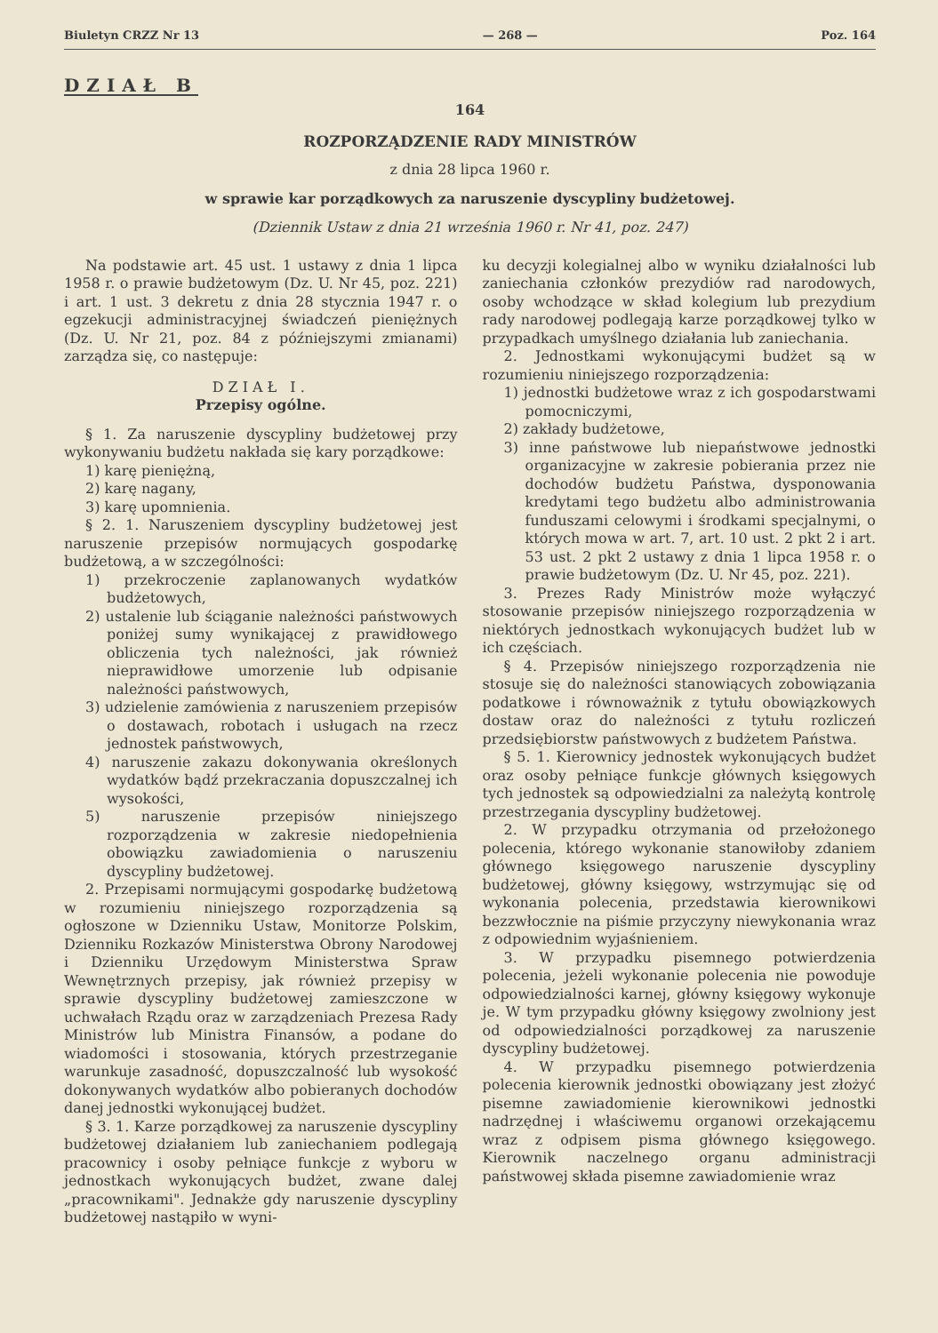Biuletyn CRZZ Nr 13 — 268 — Poz. 164
DZIAŁ B
164
ROZPORZĄDZENIE RADY MINISTRÓW
z dnia 28 lipca 1960 r.
w sprawie kar porządkowych za naruszenie dyscypliny budżetowej.
(Dziennik Ustaw z dnia 21 września 1960 r. Nr 41, poz. 247)
Na podstawie art. 45 ust. 1 ustawy z dnia 1 lipca 1958 r. o prawie budżetowym (Dz. U. Nr 45, poz. 221) i art. 1 ust. 3 dekretu z dnia 28 stycznia 1947 r. o egzekucji administracyjnej świadczeń pieniężnych (Dz. U. Nr 21, poz. 84 z późniejszymi zmianami) zarządza się, co następuje:
DZIAŁ I.
Przepisy ogólne.
§ 1. Za naruszenie dyscypliny budżetowej przy wykonywaniu budżetu nakłada się kary porządkowe:
1) karę pieniężną,
2) karę nagany,
3) karę upomnienia.
§ 2. 1. Naruszeniem dyscypliny budżetowej jest naruszenie przepisów normujących gospodarkę budżetową, a w szczególności:
1) przekroczenie zaplanowanych wydatków budżetowych,
2) ustalenie lub ściąganie należności państwowych poniżej sumy wynikającej z prawidłowego obliczenia tych należności, jak również nieprawidłowe umorzenie lub odpisanie należności państwowych,
3) udzielenie zamówienia z naruszeniem przepisów o dostawach, robotach i usługach na rzecz jednostek państwowych,
4) naruszenie zakazu dokonywania określonych wydatków bądź przekraczania dopuszczalnej ich wysokości,
5) naruszenie przepisów niniejszego rozporządzenia w zakresie niedopełnienia obowiązku zawiadomienia o naruszeniu dyscypliny budżetowej.
2. Przepisami normującymi gospodarkę budżetową w rozumieniu niniejszego rozporządzenia są ogłoszone w Dzienniku Ustaw, Monitorze Polskim, Dzienniku Rozkazów Ministerstwa Obrony Narodowej i Dzienniku Urzędowym Ministerstwa Spraw Wewnętrznych przepisy, jak również przepisy w sprawie dyscypliny budżetowej zamieszczone w uchwałach Rządu oraz w zarządzeniach Prezesa Rady Ministrów lub Ministra Finansów, a podane do wiadomości i stosowania, których przestrzeganie warunkuje zasadność, dopuszczalność lub wysokość dokonywanych wydatków albo pobieranych dochodów danej jednostki wykonującej budżet.
§ 3. 1. Karze porządkowej za naruszenie dyscypliny budżetowej działaniem lub zaniechaniem podlegają pracownicy i osoby pełniące funkcje z wyboru w jednostkach wykonujących budżet, zwane dalej „pracownikami". Jednakże gdy naruszenie dyscypliny budżetowej nastąpiło w wyni-
ku decyzji kolegialnej albo w wyniku działalności lub zaniechania członków prezydiów rad narodowych, osoby wchodzące w skład kolegium lub prezydium rady narodowej podlegają karze porządkowej tylko w przypadkach umyślnego działania lub zaniechania.
2. Jednostkami wykonującymi budżet są w rozumieniu niniejszego rozporządzenia:
1) jednostki budżetowe wraz z ich gospodarstwami pomocniczymi,
2) zakłady budżetowe,
3) inne państwowe lub niepaństwowe jednostki organizacyjne w zakresie pobierania przez nie dochodów budżetu Państwa, dysponowania kredytami tego budżetu albo administrowania funduszami celowymi i środkami specjalnymi, o których mowa w art. 7, art. 10 ust. 2 pkt 2 i art. 53 ust. 2 pkt 2 ustawy z dnia 1 lipca 1958 r. o prawie budżetowym (Dz. U. Nr 45, poz. 221).
3. Prezes Rady Ministrów może wyłączyć stosowanie przepisów niniejszego rozporządzenia w niektórych jednostkach wykonujących budżet lub w ich częściach.
§ 4. Przepisów niniejszego rozporządzenia nie stosuje się do należności stanowiących zobowiązania podatkowe i równoważnik z tytułu obowiązkowych dostaw oraz do należności z tytułu rozliczeń przedsiębiorstw państwowych z budżetem Państwa.
§ 5. 1. Kierownicy jednostek wykonujących budżet oraz osoby pełniące funkcje głównych księgowych tych jednostek są odpowiedzialni za należytą kontrolę przestrzegania dyscypliny budżetowej.
2. W przypadku otrzymania od przełożonego polecenia, którego wykonanie stanowiłoby zdaniem głównego księgowego naruszenie dyscypliny budżetowej, główny księgowy, wstrzymując się od wykonania polecenia, przedstawia kierownikowi bezzwłocznie na piśmie przyczyny niewykonania wraz z odpowiednim wyjaśnieniem.
3. W przypadku pisemnego potwierdzenia polecenia, jeżeli wykonanie polecenia nie powoduje odpowiedzialności karnej, główny księgowy wykonuje je. W tym przypadku główny księgowy zwolniony jest od odpowiedzialności porządkowej za naruszenie dyscypliny budżetowej.
4. W przypadku pisemnego potwierdzenia polecenia kierownik jednostki obowiązany jest złożyć pisemne zawiadomienie kierownikowi jednostki nadrzędnej i właściwemu organowi orzekającemu wraz z odpisem pisma głównego księgowego. Kierownik naczelnego organu administracji państwowej składa pisemne zawiadomienie wraz